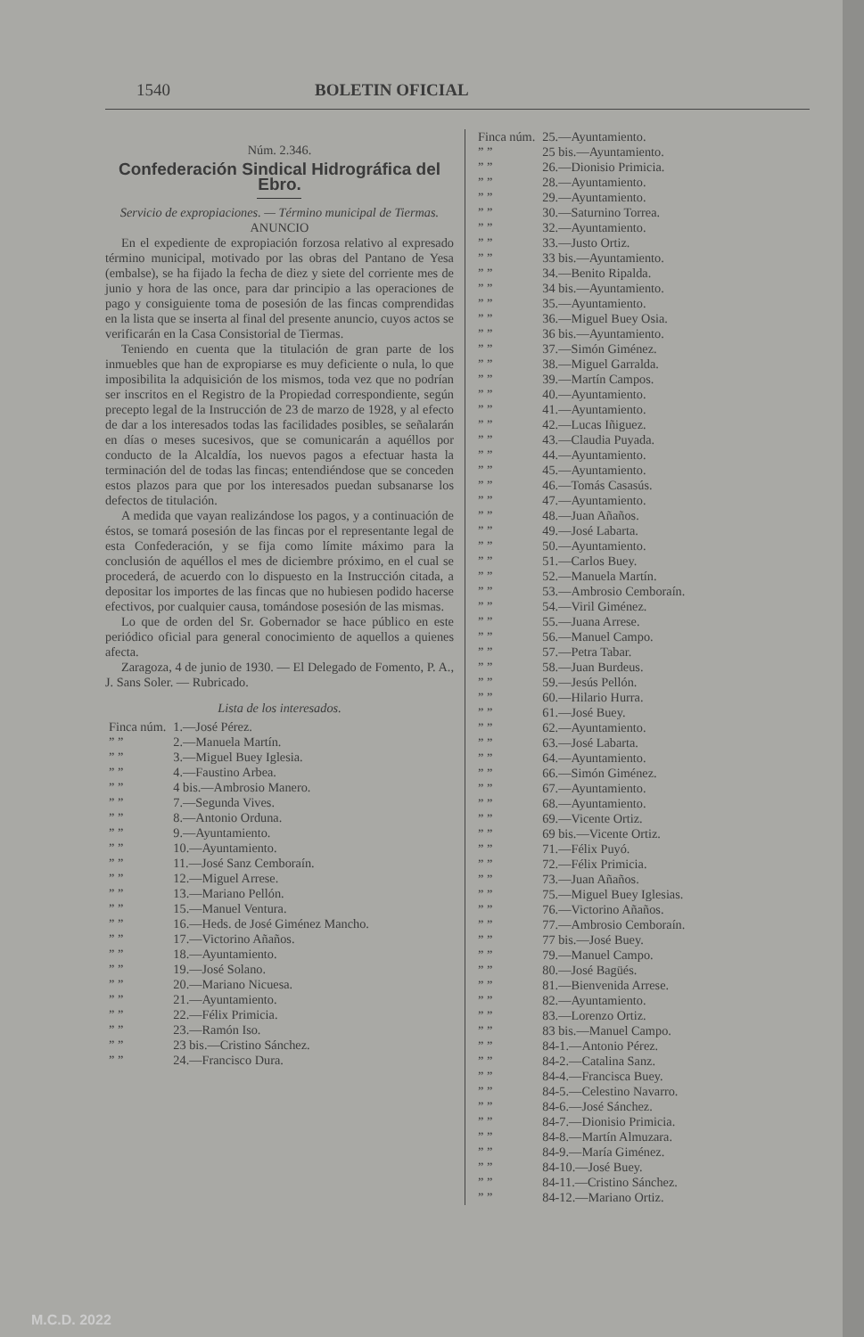1540 BOLETIN OFICIAL
Núm. 2.346.
Confederación Sindical Hidrográfica del Ebro.
Servicio de expropiaciones. — Término municipal de Tiermas.
ANUNCIO
En el expediente de expropiación forzosa relativo al expresado término municipal, motivado por las obras del Pantano de Yesa (embalse), se ha fijado la fecha de diez y siete del corriente mes de junio y hora de las once, para dar principio a las operaciones de pago y consiguiente toma de posesión de las fincas comprendidas en la lista que se inserta al final del presente anuncio, cuyos actos se verificarán en la Casa Consistorial de Tiermas.
Teniendo en cuenta que la titulación de gran parte de los inmuebles que han de expropiarse es muy deficiente o nula, lo que imposibilita la adquisición de los mismos, toda vez que no podrían ser inscritos en el Registro de la Propiedad correspondiente, según precepto legal de la Instrucción de 23 de marzo de 1928, y al efecto de dar a los interesados todas las facilidades posibles, se señalarán en días o meses sucesivos, que se comunicarán a aquéllos por conducto de la Alcaldía, los nuevos pagos a efectuar hasta la terminación del de todas las fincas; entendiéndose que se conceden estos plazos para que por los interesados puedan subsanarse los defectos de titulación.
A medida que vayan realizándose los pagos, y a continuación de éstos, se tomará posesión de las fincas por el representante legal de esta Confederación, y se fija como límite máximo para la conclusión de aquéllos el mes de diciembre próximo, en el cual se procederá, de acuerdo con lo dispuesto en la Instrucción citada, a depositar los importes de las fincas que no hubiesen podido hacerse efectivos, por cualquier causa, tomándose posesión de las mismas.
Lo que de orden del Sr. Gobernador se hace público en este periódico oficial para general conocimiento de aquellos a quienes afecta.
Zaragoza, 4 de junio de 1930. — El Delegado de Fomento, P. A., J. Sans Soler. — Rubricado.
Lista de los interesados.
| Finca núm. | 1.—José Pérez. |
| ” ” | 2.—Manuela Martín. |
| ” ” | 3.—Miguel Buey Iglesia. |
| ” ” | 4.—Faustino Arbea. |
| ” ” | 4 bis.—Ambrosio Manero. |
| ” ” | 7.—Segunda Vives. |
| ” ” | 8.—Antonio Orduna. |
| ” ” | 9.—Ayuntamiento. |
| ” ” | 10.—Ayuntamiento. |
| ” ” | 11.—José Sanz Cemboraín. |
| ” ” | 12.—Miguel Arrese. |
| ” ” | 13.—Mariano Pellón. |
| ” ” | 15.—Manuel Ventura. |
| ” ” | 16.—Heds. de José Giménez Mancho. |
| ” ” | 17.—Victorino Añaños. |
| ” ” | 18.—Ayuntamiento. |
| ” ” | 19.—José Solano. |
| ” ” | 20.—Mariano Nicuesa. |
| ” ” | 21.—Ayuntamiento. |
| ” ” | 22.—Félix Primicia. |
| ” ” | 23.—Ramón Iso. |
| ” ” | 23 bis.—Cristino Sánchez. |
| ” ” | 24.—Francisco Dura. |
| Finca núm. | 25.—Ayuntamiento. |
| ” ” | 25 bis.—Ayuntamiento. |
| ” ” | 26.—Dionisio Primicia. |
| ” ” | 28.—Ayuntamiento. |
| ” ” | 29.—Ayuntamiento. |
| ” ” | 30.—Saturnino Torrea. |
| ” ” | 32.—Ayuntamiento. |
| ” ” | 33.—Justo Ortiz. |
| ” ” | 33 bis.—Ayuntamiento. |
| ” ” | 34.—Benito Ripalda. |
| ” ” | 34 bis.—Ayuntamiento. |
| ” ” | 35.—Ayuntamiento. |
| ” ” | 36.—Miguel Buey Osia. |
| ” ” | 36 bis.—Ayuntamiento. |
| ” ” | 37.—Simón Giménez. |
| ” ” | 38.—Miguel Garralda. |
| ” ” | 39.—Martín Campos. |
| ” ” | 40.—Ayuntamiento. |
| ” ” | 41.—Ayuntamiento. |
| ” ” | 42.—Lucas Iñiguez. |
| ” ” | 43.—Claudia Puyada. |
| ” ” | 44.—Ayuntamiento. |
| ” ” | 45.—Ayuntamiento. |
| ” ” | 46.—Tomás Casasús. |
| ” ” | 47.—Ayuntamiento. |
| ” ” | 48.—Juan Añaños. |
| ” ” | 49.—José Labarta. |
| ” ” | 50.—Ayuntamiento. |
| ” ” | 51.—Carlos Buey. |
| ” ” | 52.—Manuela Martín. |
| ” ” | 53.—Ambrosio Cemboraín. |
| ” ” | 54.—Viril Giménez. |
| ” ” | 55.—Juana Arrese. |
| ” ” | 56.—Manuel Campo. |
| ” ” | 57.—Petra Tabar. |
| ” ” | 58.—Juan Burdeus. |
| ” ” | 59.—Jesús Pellón. |
| ” ” | 60.—Hilario Hurra. |
| ” ” | 61.—José Buey. |
| ” ” | 62.—Ayuntamiento. |
| ” ” | 63.—José Labarta. |
| ” ” | 64.—Ayuntamiento. |
| ” ” | 66.—Simón Giménez. |
| ” ” | 67.—Ayuntamiento. |
| ” ” | 68.—Ayuntamiento. |
| ” ” | 69.—Vicente Ortiz. |
| ” ” | 69 bis.—Vicente Ortiz. |
| ” ” | 71.—Félix Puyó. |
| ” ” | 72.—Félix Primicia. |
| ” ” | 73.—Juan Añaños. |
| ” ” | 75.—Miguel Buey Iglesias. |
| ” ” | 76.—Victorino Añaños. |
| ” ” | 77.—Ambrosio Cemboraín. |
| ” ” | 77 bis.—José Buey. |
| ” ” | 79.—Manuel Campo. |
| ” ” | 80.—José Bagüés. |
| ” ” | 81.—Bienvenida Arrese. |
| ” ” | 82.—Ayuntamiento. |
| ” ” | 83.—Lorenzo Ortiz. |
| ” ” | 83 bis.—Manuel Campo. |
| ” ” | 84-1.—Antonio Pérez. |
| ” ” | 84-2.—Catalina Sanz. |
| ” ” | 84-4.—Francisca Buey. |
| ” ” | 84-5.—Celestino Navarro. |
| ” ” | 84-6.—José Sánchez. |
| ” ” | 84-7.—Dionisio Primicia. |
| ” ” | 84-8.—Martín Almuzara. |
| ” ” | 84-9.—María Giménez. |
| ” ” | 84-10.—José Buey. |
| ” ” | 84-11.—Cristino Sánchez. |
| ” ” | 84-12.—Mariano Ortiz. |
M.C.D. 2022